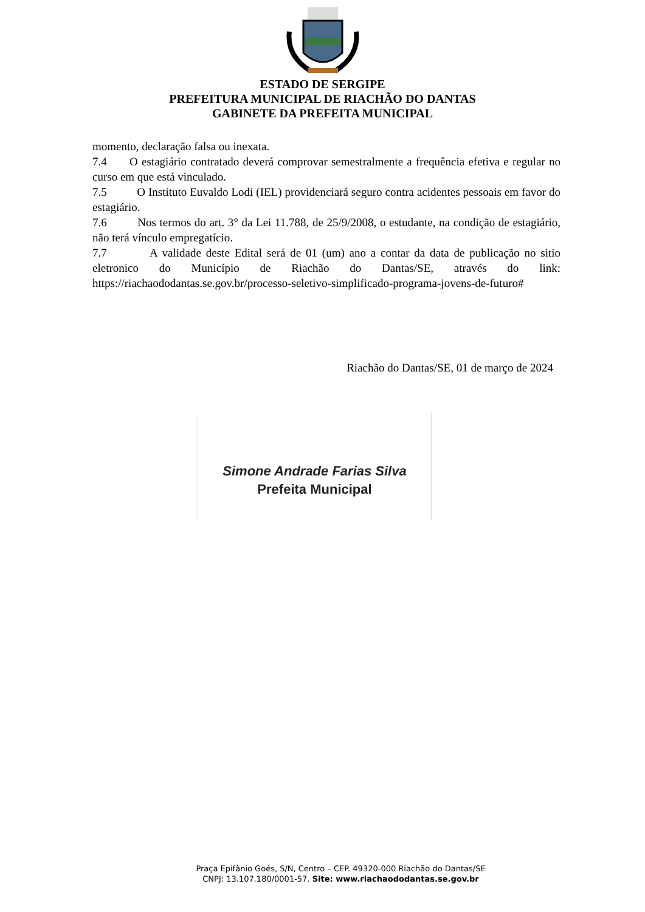ESTADO DE SERGIPE
PREFEITURA MUNICIPAL DE RIACHÃO DO DANTAS
GABINETE DA PREFEITA MUNICIPAL
momento, declaração falsa ou inexata.
7.4 O estagiário contratado deverá comprovar semestralmente a frequência efetiva e regular no curso em que está vinculado.
7.5 O Instituto Euvaldo Lodi (IEL) providenciará seguro contra acidentes pessoais em favor do estagiário.
7.6 Nos termos do art. 3° da Lei 11.788, de 25/9/2008, o estudante, na condição de estagiário, não terá vínculo empregatício.
7.7 A validade deste Edital será de 01 (um) ano a contar da data de publicação no sitio eletronico do Município de Riachão do Dantas/SE, através do link: https://riachaododantas.se.gov.br/processo-seletivo-simplificado-programa-jovens-de-futuro#
Riachão do Dantas/SE, 01 de março de 2024
Simone Andrade Farias Silva
Prefeita Municipal
Praça Epifânio Goés, S/N, Centro – CEP. 49320-000 Riachão do Dantas/SE
CNPJ: 13.107.180/0001-57. Site: www.riachaododantas.se.gov.br